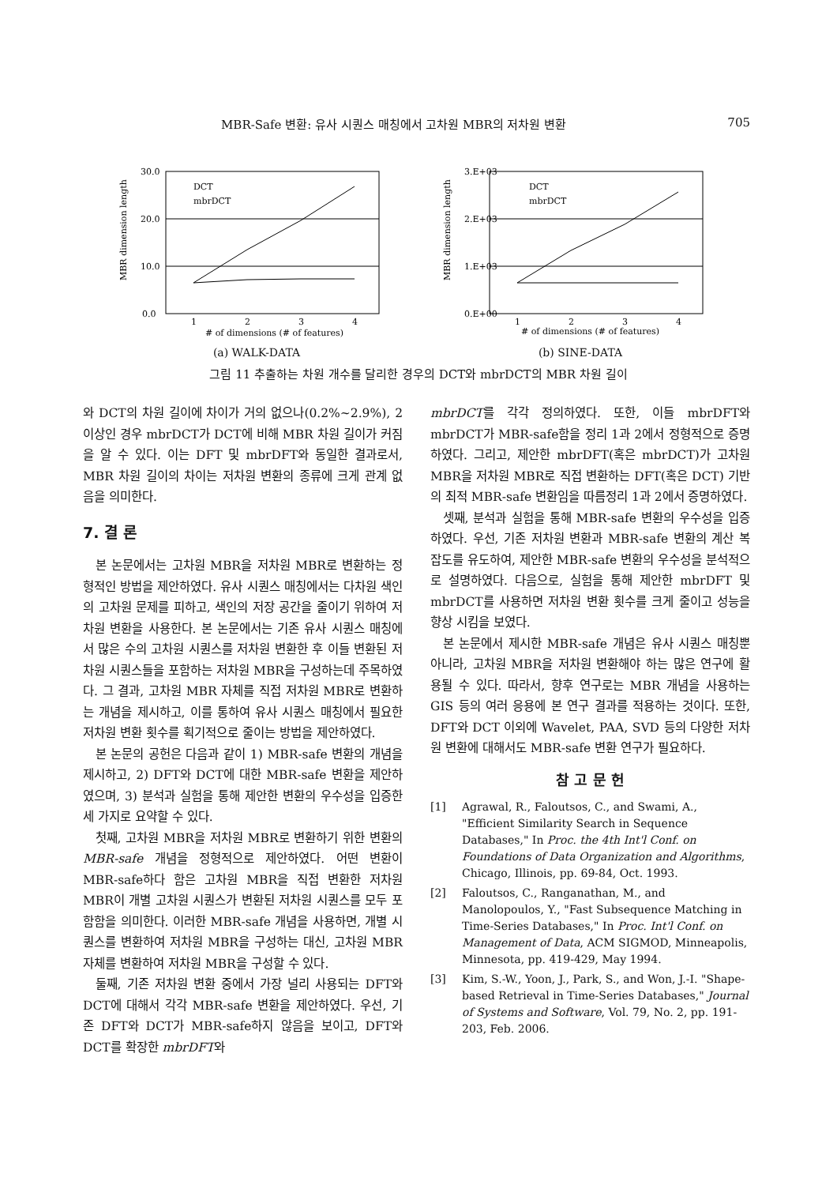MBR-Safe 변환: 유사 시퀀스 매칭에서 고차원 MBR의 저차원 변환 705
MBR dimension length
30.0
20.0
10.0
0.0
1
2
3
4
# of dimensions (# of features)
DCT
mbrDCT
(a) WALK-DATA
MBR dimension length
3.E+03
2.E+03
1.E+03
0.E+00
1
2
3
4
# of dimensions (# of features)
DCT
mbrDCT
(b) SINE-DATA
그림 11 추출하는 차원 개수를 달리한 경우의 DCT와 mbrDCT의 MBR 차원 길이
와 DCT의 차원 길이에 차이가 거의 없으나(0.2%~2.9%), 2 이상인 경우 mbrDCT가 DCT에 비해 MBR 차원 길이가 커짐을 알 수 있다. 이는 DFT 및 mbrDFT와 동일한 결과로서, MBR 차원 길이의 차이는 저차원 변환의 종류에 크게 관계 없음을 의미한다.
7. 결 론
본 논문에서는 고차원 MBR을 저차원 MBR로 변환하는 정형적인 방법을 제안하였다. 유사 시퀀스 매칭에서는 다차원 색인의 고차원 문제를 피하고, 색인의 저장 공간을 줄이기 위하여 저차원 변환을 사용한다. 본 논문에서는 기존 유사 시퀀스 매칭에서 많은 수의 고차원 시퀀스를 저차원 변환한 후 이들 변환된 저차원 시퀀스들을 포함하는 저차원 MBR을 구성하는데 주목하였다. 그 결과, 고차원 MBR 자체를 직접 저차원 MBR로 변환하는 개념을 제시하고, 이를 통하여 유사 시퀀스 매칭에서 필요한 저차원 변환 횟수를 획기적으로 줄이는 방법을 제안하였다.
본 논문의 공헌은 다음과 같이 1) MBR-safe 변환의 개념을 제시하고, 2) DFT와 DCT에 대한 MBR-safe 변환을 제안하였으며, 3) 분석과 실험을 통해 제안한 변환의 우수성을 입증한 세 가지로 요약할 수 있다.
첫째, 고차원 MBR을 저차원 MBR로 변환하기 위한 변환의 MBR-safe 개념을 정형적으로 제안하였다. 어떤 변환이 MBR-safe하다 함은 고차원 MBR을 직접 변환한 저차원 MBR이 개별 고차원 시퀀스가 변환된 저차원 시퀀스를 모두 포함함을 의미한다. 이러한 MBR-safe 개념을 사용하면, 개별 시퀀스를 변환하여 저차원 MBR을 구성하는 대신, 고차원 MBR 자체를 변환하여 저차원 MBR을 구성할 수 있다.
둘째, 기존 저차원 변환 중에서 가장 널리 사용되는 DFT와 DCT에 대해서 각각 MBR-safe 변환을 제안하였다. 우선, 기존 DFT와 DCT가 MBR-safe하지 않음을 보이고, DFT와 DCT를 확장한 mbrDFT와
mbrDCT를 각각 정의하였다. 또한, 이들 mbrDFT와 mbrDCT가 MBR-safe함을 정리 1과 2에서 정형적으로 증명하였다. 그리고, 제안한 mbrDFT(혹은 mbrDCT)가 고차원 MBR을 저차원 MBR로 직접 변환하는 DFT(혹은 DCT) 기반의 최적 MBR-safe 변환임을 따름정리 1과 2에서 증명하였다.
셋째, 분석과 실험을 통해 MBR-safe 변환의 우수성을 입증하였다. 우선, 기존 저차원 변환과 MBR-safe 변환의 계산 복잡도를 유도하여, 제안한 MBR-safe 변환의 우수성을 분석적으로 설명하였다. 다음으로, 실험을 통해 제안한 mbrDFT 및 mbrDCT를 사용하면 저차원 변환 횟수를 크게 줄이고 성능을 향상 시킴을 보였다.
본 논문에서 제시한 MBR-safe 개념은 유사 시퀀스 매칭뿐 아니라, 고차원 MBR을 저차원 변환해야 하는 많은 연구에 활용될 수 있다. 따라서, 향후 연구로는 MBR 개념을 사용하는 GIS 등의 여러 응용에 본 연구 결과를 적용하는 것이다. 또한, DFT와 DCT 이외에 Wavelet, PAA, SVD 등의 다양한 저차원 변환에 대해서도 MBR-safe 변환 연구가 필요하다.
참 고 문 헌
[1] Agrawal, R., Faloutsos, C., and Swami, A., "Efficient Similarity Search in Sequence Databases," In Proc. the 4th Int'l Conf. on Foundations of Data Organization and Algorithms, Chicago, Illinois, pp. 69-84, Oct. 1993.
[2] Faloutsos, C., Ranganathan, M., and Manolopoulos, Y., "Fast Subsequence Matching in Time-Series Databases," In Proc. Int'l Conf. on Management of Data, ACM SIGMOD, Minneapolis, Minnesota, pp. 419-429, May 1994.
[3] Kim, S.-W., Yoon, J., Park, S., and Won, J.-I. "Shape-based Retrieval in Time-Series Databases," Journal of Systems and Software, Vol. 79, No. 2, pp. 191-203, Feb. 2006.